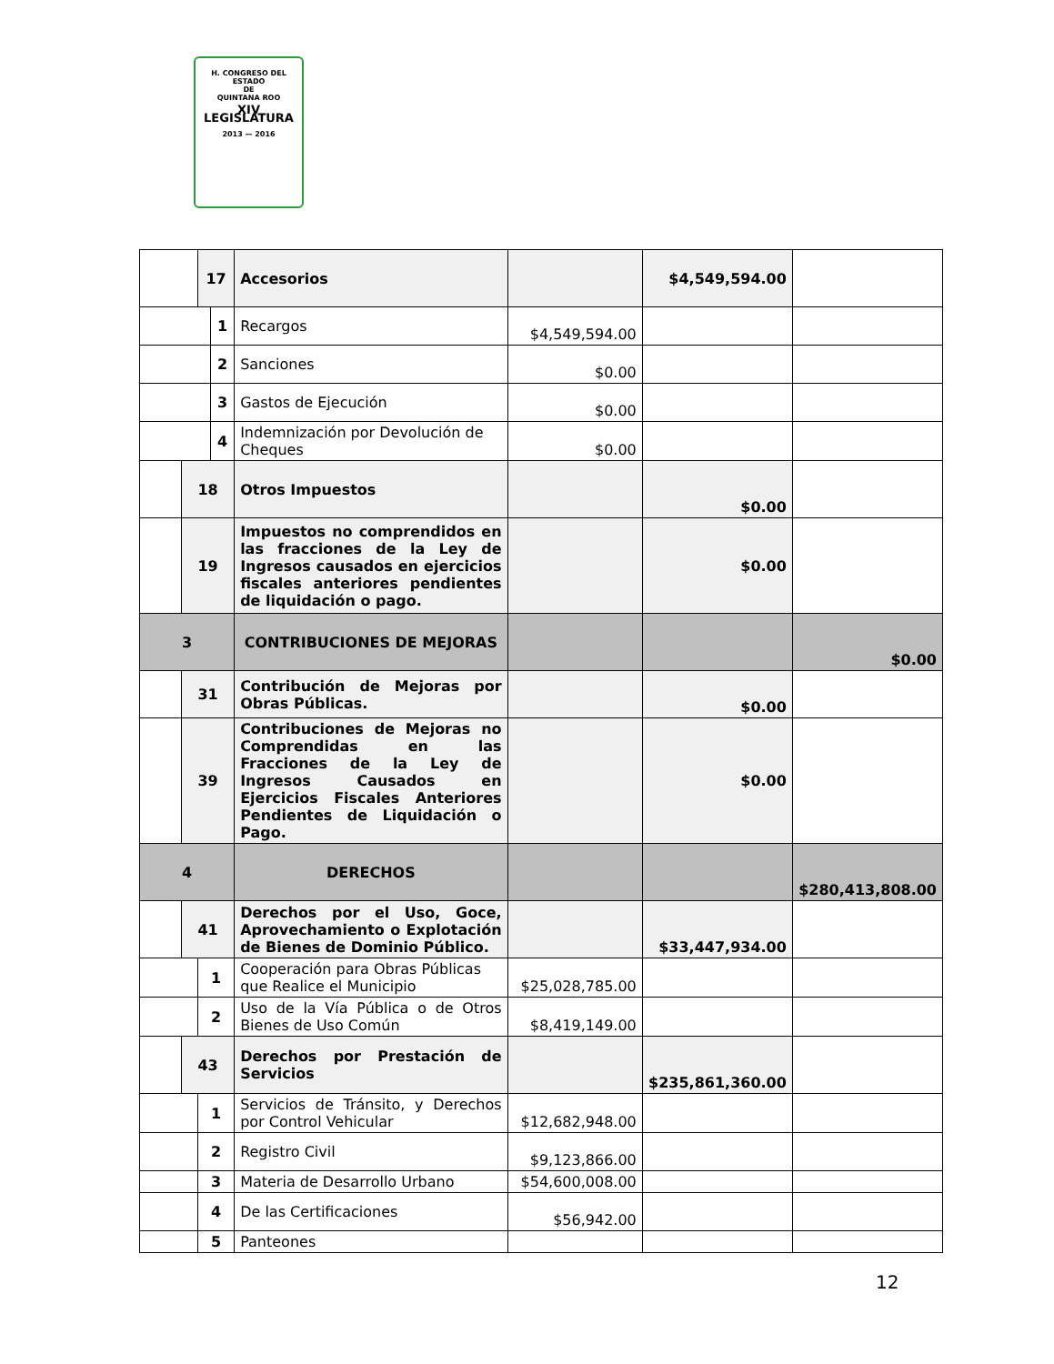H. CONGRESO DEL ESTADO
DE
QUINTANA ROO
XIV LEGISLATURA
2013 — 2016
| | | 17 | | Accesorios | | $4,549,594.00 | |
| | | | 1 | Recargos | $4,549,594.00 | | |
| | | | 2 | Sanciones | $0.00 | | |
| | | | 3 | Gastos de Ejecución | $0.00 | | |
| | | | 4 | Indemnización por Devolución de Cheques | $0.00 | | |
| | 18 | | | Otros Impuestos | | $0.00 | |
| | 19 | | | Impuestos no comprendidos en las fracciones de la Ley de Ingresos causados en ejercicios fiscales anteriores pendientes de liquidación o pago. | | $0.00 | |
| 3 | | | | CONTRIBUCIONES DE MEJORAS | | | $0.00 |
| | 31 | | | Contribución de Mejoras por Obras Públicas. | | $0.00 | |
| | 39 | | | Contribuciones de Mejoras no Comprendidas en las Fracciones de la Ley de Ingresos Causados en Ejercicios Fiscales Anteriores Pendientes de Liquidación o Pago. | | $0.00 | |
| 4 | | | | DERECHOS | | | $280,413,808.00 |
| | 41 | | | Derechos por el Uso, Goce, Aprovechamiento o Explotación de Bienes de Dominio Público. | | $33,447,934.00 | |
| | | 1 | | Cooperación para Obras Públicas que Realice el Municipio | $25,028,785.00 | | |
| | | 2 | | Uso de la Vía Pública o de Otros Bienes de Uso Común | $8,419,149.00 | | |
| | 43 | | | Derechos por Prestación de Servicios | | $235,861,360.00 | |
| | | 1 | | Servicios de Tránsito, y Derechos por Control Vehicular | $12,682,948.00 | | |
| | | 2 | | Registro Civil | $9,123,866.00 | | |
| | | 3 | | Materia de Desarrollo Urbano | $54,600,008.00 | | |
| | | 4 | | De las Certificaciones | $56,942.00 | | |
| | | 5 | | Panteones | | | |
12